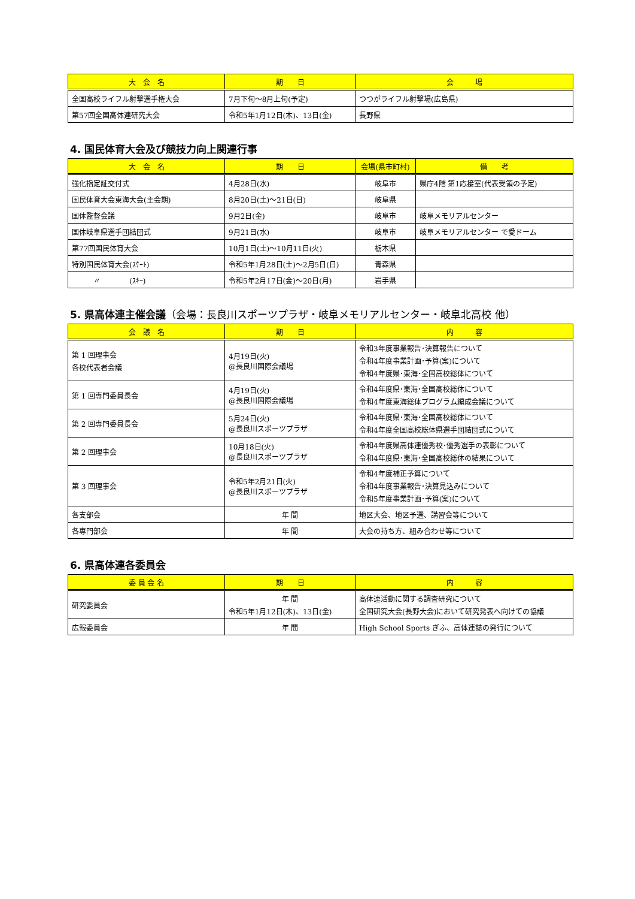| 大 会 名 | 期 日 | 会 場 |
| --- | --- | --- |
| 全国高校ライフル射撃選手権大会 | 7月下旬～8月上旬(予定) | つつがライフル射撃場(広島県) |
| 第57回全国高体連研究大会 | 令和5年1月12日(木)、13日(金) | 長野県 |
4. 国民体育大会及び競技力向上関連行事
| 大 会 名 | 期 日 | 会場(県市町村) | 備 考 |
| --- | --- | --- | --- |
| 強化指定証交付式 | 4月28日(水) | 岐阜市 | 県庁4階 第1応接室(代表受領の予定) |
| 国民体育大会東海大会(主会期) | 8月20日(土)～21日(日) | 岐阜県 | |
| 国体監督会議 | 9月2日(金) | 岐阜市 | 岐阜メモリアルセンター |
| 国体岐阜県選手団結団式 | 9月21日(水) | 岐阜市 | 岐阜メモリアルセンター で愛ドーム |
| 第77回国民体育大会 | 10月1日(土)～10月11日(火) | 栃木県 | |
| 特別国民体育大会(ｽｹｰﾄ) | 令和5年1月28日(土)～2月5日(日) | 青森県 | |
| 〃 (ｽｷｰ) | 令和5年2月17日(金)～20日(月) | 岩手県 | |
5. 県高体連主催会議（会場：長良川スポーツプラザ・岐阜メモリアルセンター・岐阜北高校 他）
| 会 議 名 | 期 日 | 内 容 |
| --- | --- | --- |
| 第 1 回理事会 各校代表者会議 | 4月19日(火) @長良川国際会議場 | 令和3年度事業報告･決算報告について 令和4年度事業計画･予算(案)について 令和4年度県･東海･全国高校総体について |
| 第 1 回専門委員長会 | 4月19日(火) @長良川国際会議場 | 令和4年度県･東海･全国高校総体について 令和4年度東海総体プログラム編成会議について |
| 第 2 回専門委員長会 | 5月24日(火) @長良川スポーツプラザ | 令和4年度県･東海･全国高校総体について 令和4年度全国高校総体県選手団結団式について |
| 第 2 回理事会 | 10月18日(火) @長良川スポーツプラザ | 令和4年度県高体連優秀校･優秀選手の表彰について 令和4年度県･東海･全国高校総体の結果について |
| 第 3 回理事会 | 令和5年2月21日(火) @長良川スポーツプラザ | 令和4年度補正予算について 令和4年度事業報告･決算見込みについて 令和5年度事業計画･予算(案)について |
| 各支部会 | 年 間 | 地区大会、地区予選、講習会等について |
| 各専門部会 | 年 間 | 大会の持ち方、組み合わせ等について |
6. 県高体連各委員会
| 委 員 会 名 | 期 日 | 内 容 |
| --- | --- | --- |
| 研究委員会 | 年 間 令和5年1月12日(木)、13日(金) | 高体連活動に関する調査研究について 全国研究大会(長野大会)において研究発表へ向けての協議 |
| 広報委員会 | 年 間 | High School Sports ぎふ、高体連誌の発行について |